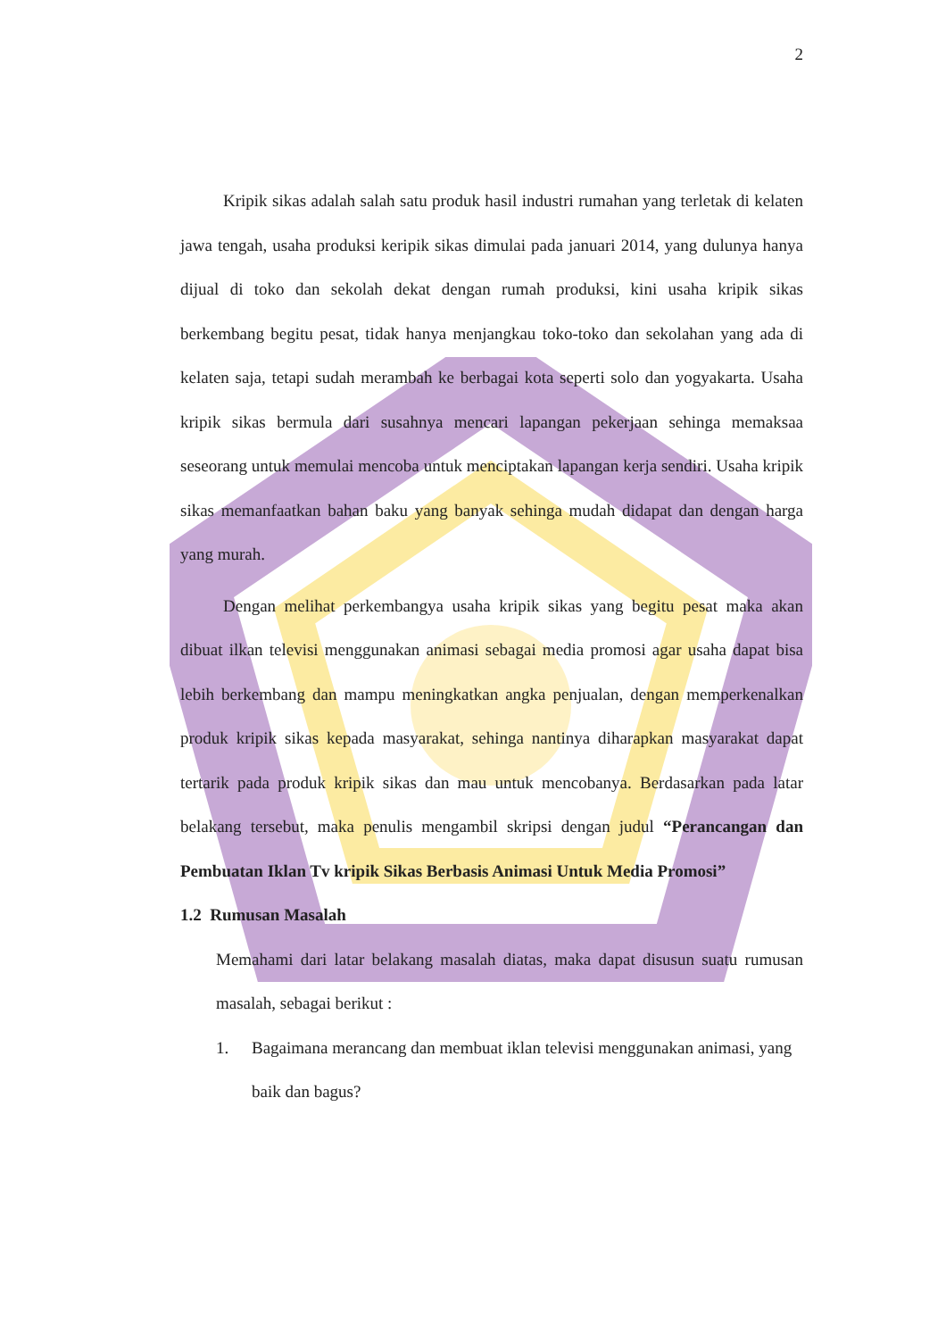2
Kripik sikas adalah salah satu produk hasil industri rumahan yang terletak di kelaten jawa tengah, usaha produksi keripik sikas dimulai pada januari 2014, yang dulunya hanya dijual di toko dan sekolah dekat dengan rumah produksi, kini usaha kripik sikas berkembang begitu pesat, tidak hanya menjangkau toko-toko dan sekolahan yang ada di kelaten saja, tetapi sudah merambah ke berbagai kota seperti solo dan yogyakarta. Usaha kripik sikas bermula dari susahnya mencari lapangan pekerjaan sehinga memaksaa seseorang untuk memulai mencoba untuk menciptakan lapangan kerja sendiri. Usaha kripik sikas memanfaatkan bahan baku yang banyak sehinga mudah didapat dan dengan harga yang murah.
Dengan melihat perkembangya usaha kripik sikas yang begitu pesat maka akan dibuat ilkan televisi menggunakan animasi sebagai media promosi agar usaha dapat bisa lebih berkembang dan mampu meningkatkan angka penjualan, dengan memperkenalkan produk kripik sikas kepada masyarakat, sehinga nantinya diharapkan masyarakat dapat tertarik pada produk kripik sikas dan mau untuk mencobanya. Berdasarkan pada latar belakang tersebut, maka penulis mengambil skripsi dengan judul “Perancangan dan Pembuatan Iklan Tv kripik Sikas Berbasis Animasi Untuk Media Promosi”
1.2 Rumusan Masalah
Memahami dari latar belakang masalah diatas, maka dapat disusun suatu rumusan masalah, sebagai berikut :
1. Bagaimana merancang dan membuat iklan televisi menggunakan animasi, yang baik dan bagus?